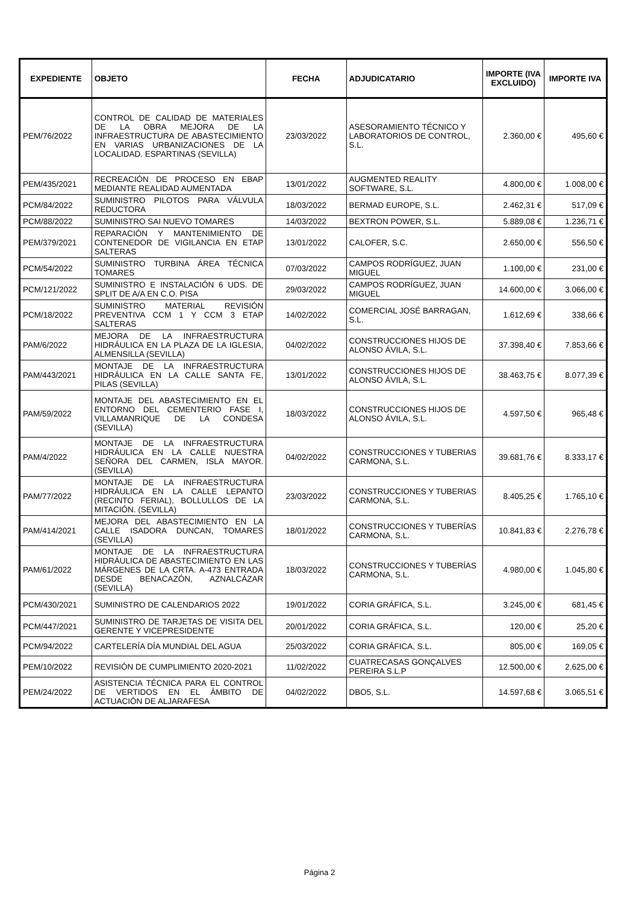| EXPEDIENTE | OBJETO | FECHA | ADJUDICATARIO | IMPORTE (IVA EXCLUIDO) | IMPORTE IVA |
| --- | --- | --- | --- | --- | --- |
| PEM/76/2022 | CONTROL DE CALIDAD DE MATERIALES DE LA OBRA MEJORA DE LA INFRAESTRUCTURA DE ABASTECIMIENTO EN VARIAS URBANIZACIONES DE LA LOCALIDAD. ESPARTINAS (SEVILLA) | 23/03/2022 | ASESORAMIENTO TÉCNICO Y LABORATORIOS DE CONTROL, S.L. | 2.360,00 € | 495,60 € |
| PEM/435/2021 | RECREACIÓN DE PROCESO EN EBAP MEDIANTE REALIDAD AUMENTADA | 13/01/2022 | AUGMENTED REALITY SOFTWARE, S.L. | 4.800,00 € | 1.008,00 € |
| PCM/84/2022 | SUMINISTRO PILOTOS PARA VÁLVULA REDUCTORA | 18/03/2022 | BERMAD EUROPE, S.L. | 2.462,31 € | 517,09 € |
| PCM/88/2022 | SUMINISTRO SAI NUEVO TOMARES | 14/03/2022 | BEXTRON POWER, S.L. | 5.889,08 € | 1.236,71 € |
| PEM/379/2021 | REPARACIÓN Y MANTENIMIENTO DE CONTENEDOR DE VIGILANCIA EN ETAP SALTERAS | 13/01/2022 | CALOFER, S.C. | 2.650,00 € | 556,50 € |
| PCM/54/2022 | SUMINISTRO TURBINA ÁREA TÉCNICA TOMARES | 07/03/2022 | CAMPOS RODRÍGUEZ, JUAN MIGUEL | 1.100,00 € | 231,00 € |
| PCM/121/2022 | SUMINISTRO E INSTALACIÓN 6 UDS. DE SPLIT DE A/A EN C.O. PISA | 29/03/2022 | CAMPOS RODRÍGUEZ, JUAN MIGUEL | 14.600,00 € | 3.066,00 € |
| PCM/18/2022 | SUMINISTRO MATERIAL REVISIÓN PREVENTIVA CCM 1 Y CCM 3 ETAP SALTERAS | 14/02/2022 | COMERCIAL JOSÉ BARRAGAN, S.L. | 1.612,69 € | 338,66 € |
| PAM/6/2022 | MEJORA DE LA INFRAESTRUCTURA HIDRÁULICA EN LA PLAZA DE LA IGLESIA, ALMENSILLA (SEVILLA) | 04/02/2022 | CONSTRUCCIONES HIJOS DE ALONSO ÁVILA, S.L. | 37.398,40 € | 7.853,66 € |
| PAM/443/2021 | MONTAJE DE LA INFRAESTRUCTURA HIDRÁULICA EN LA CALLE SANTA FE, PILAS (SEVILLA) | 13/01/2022 | CONSTRUCCIONES HIJOS DE ALONSO ÁVILA, S.L. | 38.463,75 € | 8.077,39 € |
| PAM/59/2022 | MONTAJE DEL ABASTECIMIENTO EN EL ENTORNO DEL CEMENTERIO FASE I, VILLAMANRIQUE DE LA CONDESA (SEVILLA) | 18/03/2022 | CONSTRUCCIONES HIJOS DE ALONSO ÁVILA, S.L. | 4.597,50 € | 965,48 € |
| PAM/4/2022 | MONTAJE DE LA INFRAESTRUCTURA HIDRÁULICA EN LA CALLE NUESTRA SEÑORA DEL CARMEN, ISLA MAYOR. (SEVILLA) | 04/02/2022 | CONSTRUCCIONES Y TUBERIAS CARMONA, S.L. | 39.681,76 € | 8.333,17 € |
| PAM/77/2022 | MONTAJE DE LA INFRAESTRUCTURA HIDRÁULICA EN LA CALLE LEPANTO (RECINTO FERIAL), BOLLULLOS DE LA MITACIÓN. (SEVILLA) | 23/03/2022 | CONSTRUCCIONES Y TUBERIAS CARMONA, S.L. | 8.405,25 € | 1.765,10 € |
| PAM/414/2021 | MEJORA DEL ABASTECIMIENTO EN LA CALLE ISADORA DUNCAN, TOMARES (SEVILLA) | 18/01/2022 | CONSTRUCCIONES Y TUBERÍAS CARMONA, S.L. | 10.841,83 € | 2.276,78 € |
| PAM/61/2022 | MONTAJE DE LA INFRAESTRUCTURA HIDRÁULICA DE ABASTECIMIENTO EN LAS MÁRGENES DE LA CRTA. A-473 ENTRADA DESDE BENACAZÓN, AZNALCÁZAR (SEVILLA) | 18/03/2022 | CONSTRUCCIONES Y TUBERÍAS CARMONA, S.L. | 4.980,00 € | 1.045,80 € |
| PCM/430/2021 | SUMINISTRO DE CALENDARIOS 2022 | 19/01/2022 | CORIA GRÁFICA, S.L. | 3.245,00 € | 681,45 € |
| PCM/447/2021 | SUMINISTRO DE TARJETAS DE VISITA DEL GERENTE Y VICEPRESIDENTE | 20/01/2022 | CORIA GRÁFICA, S.L. | 120,00 € | 25,20 € |
| PCM/94/2022 | CARTELERÍA DÍA MUNDIAL DEL AGUA | 25/03/2022 | CORIA GRÁFICA, S.L. | 805,00 € | 169,05 € |
| PEM/10/2022 | REVISIÓN DE CUMPLIMIENTO 2020-2021 | 11/02/2022 | CUATRECASAS GONÇALVES PEREIRA S.L.P | 12.500,00 € | 2.625,00 € |
| PEM/24/2022 | ASISTENCIA TÉCNICA PARA EL CONTROL DE VERTIDOS EN EL ÁMBITO DE ACTUACIÓN DE ALJARAFESA | 04/02/2022 | DBO5, S.L. | 14.597,68 € | 3.065,51 € |
Página 2